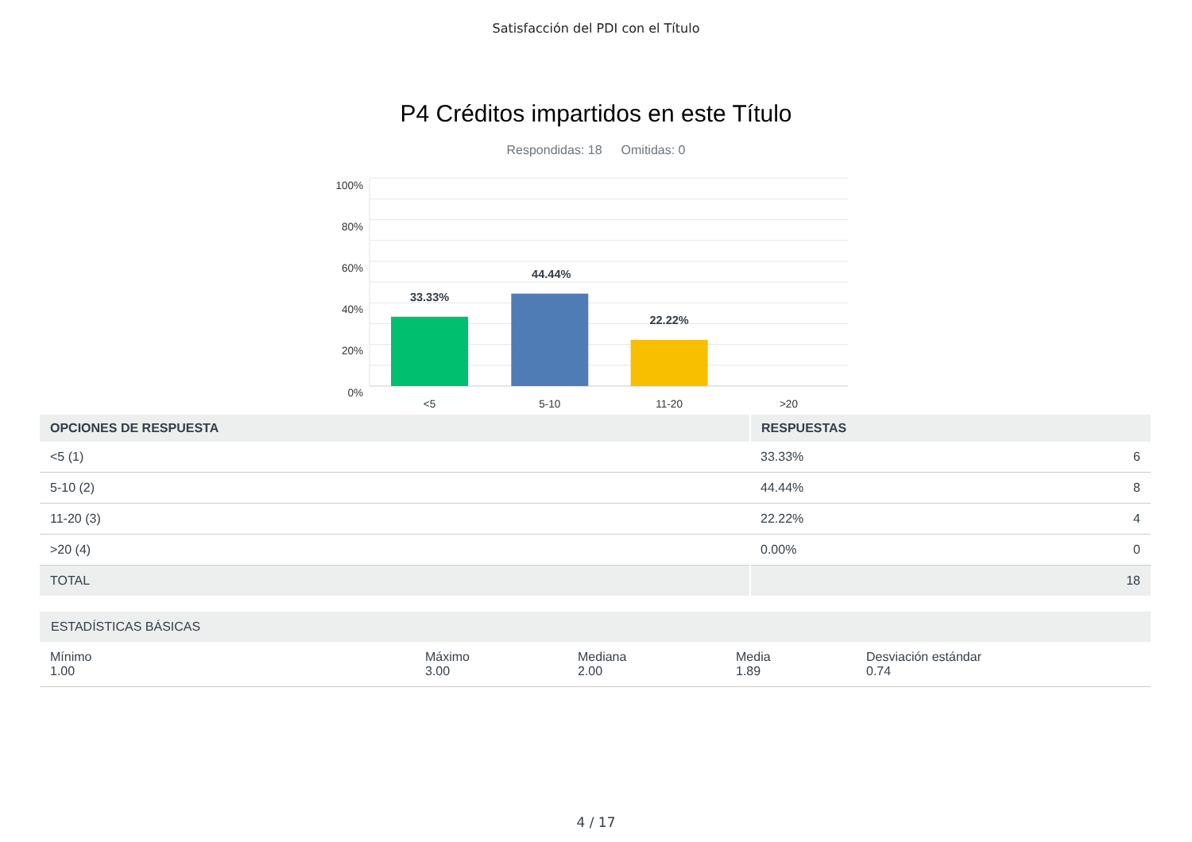Satisfacción del PDI con el Título
P4 Créditos impartidos en este Título
Respondidas: 18 Omitidas: 0
100%
80%
60%
40%
20%
0%
33.33%
44.44%
22.22%
<5
5-10
11-20
>20
| OPCIONES DE RESPUESTA | RESPUESTAS | |
| --- | --- | --- |
| <5 (1) | 33.33% | 6 |
| 5-10 (2) | 44.44% | 8 |
| 11-20 (3) | 22.22% | 4 |
| >20 (4) | 0.00% | 0 |
| TOTAL | | 18 |
ESTADÍSTICAS BÁSICAS
Mínimo
1.00
Máximo
3.00
Mediana
2.00
Media
1.89
Desviación estándar
0.74
4 / 17